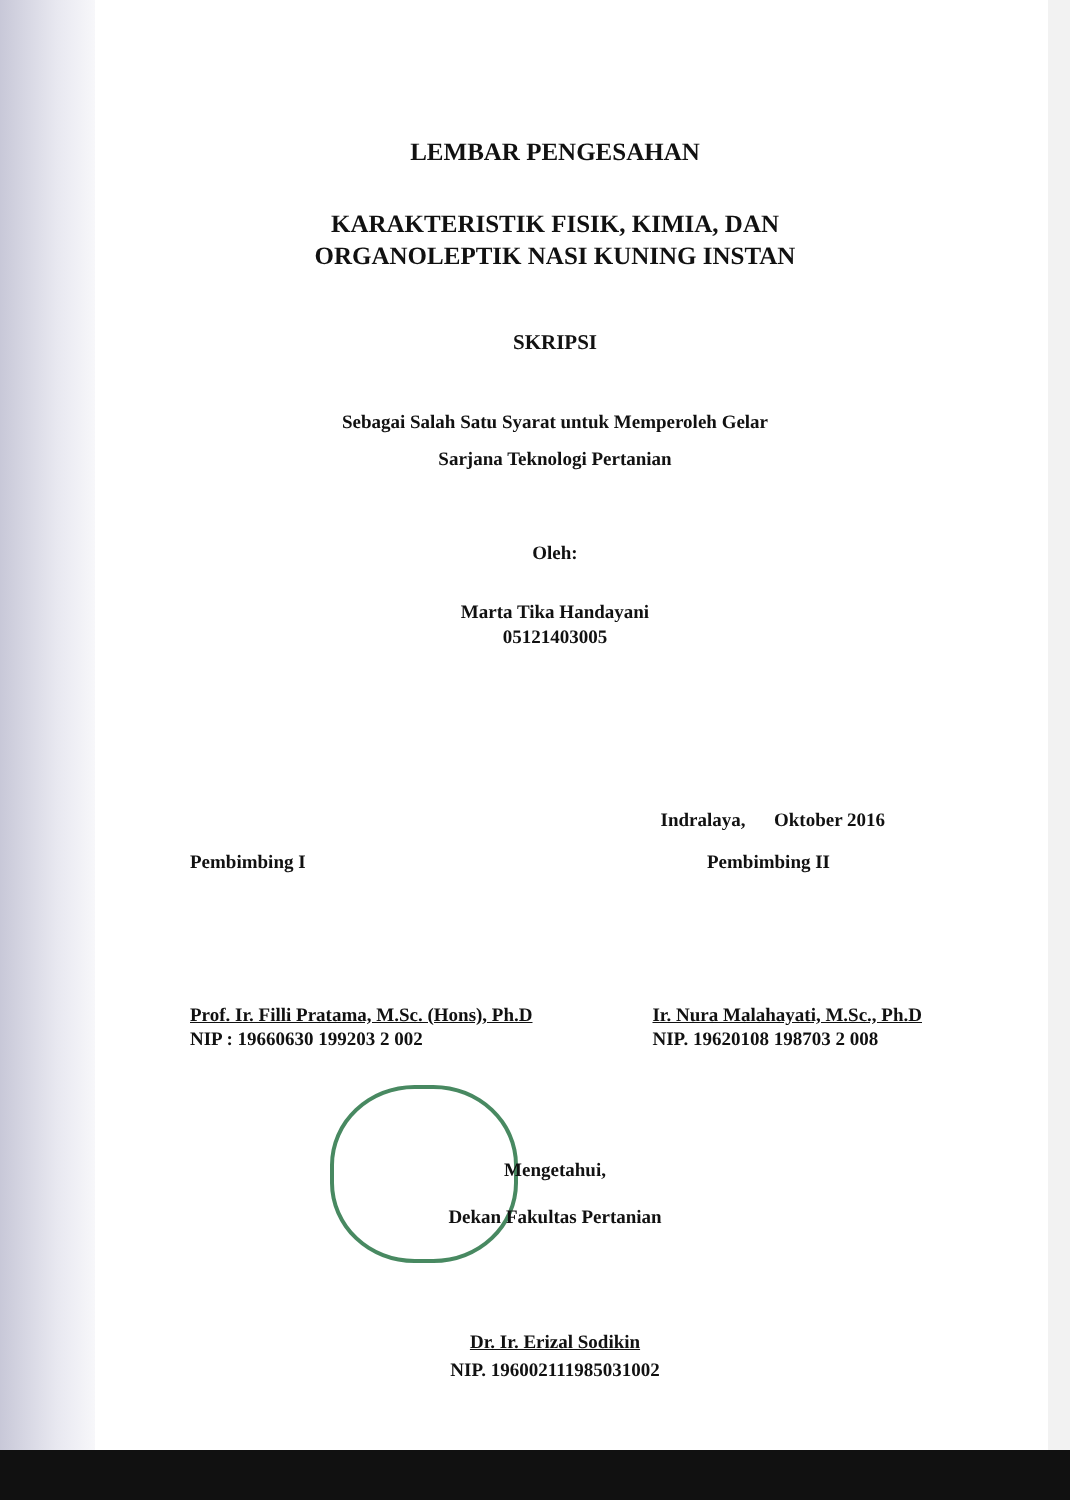LEMBAR PENGESAHAN
KARAKTERISTIK FISIK, KIMIA, DAN
ORGANOLEPTIK NASI KUNING INSTAN
SKRIPSI
Sebagai Salah Satu Syarat untuk Memperoleh Gelar
Sarjana Teknologi Pertanian
Oleh:
Marta Tika Handayani
05121403005
Indralaya, Oktober 2016
Pembimbing I Pembimbing II
Prof. Ir. Filli Pratama, M.Sc. (Hons), Ph.D
NIP : 19660630 199203 2 002
Ir. Nura Malahayati, M.Sc., Ph.D
NIP. 19620108 198703 2 008
Mengetahui,
Dekan Fakultas Pertanian
Dr. Ir. Erizal Sodikin
NIP. 196002111985031002